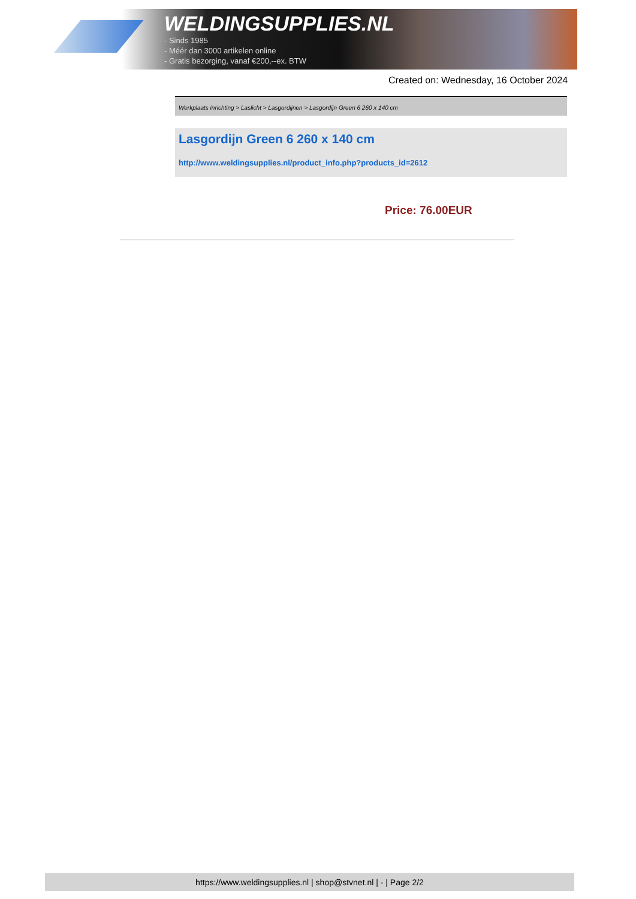WELDINGSUPPLIES.NL
- Sinds 1985
- Méér dan 3000 artikelen online
- Gratis bezorging, vanaf €200,--ex. BTW
Created on: Wednesday, 16 October 2024
Werkplaats inrichting > Laslicht > Lasgordijnen > Lasgordijn Green 6 260 x 140 cm
Lasgordijn Green 6 260 x 140 cm
http://www.weldingsupplies.nl/product_info.php?products_id=2612
Price: 76.00EUR
https://www.weldingsupplies.nl | shop@stvnet.nl | - | Page 2/2